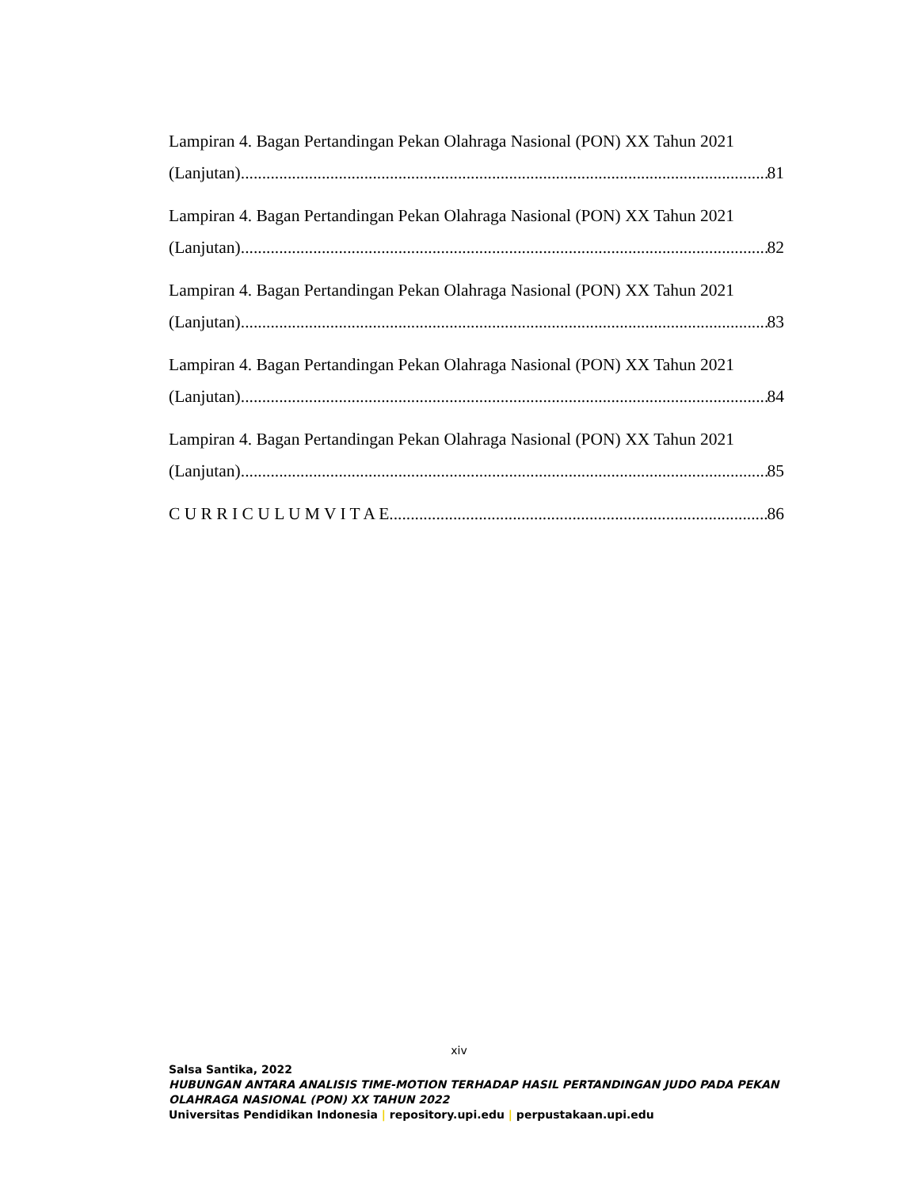Lampiran 4. Bagan Pertandingan Pekan Olahraga Nasional (PON) XX Tahun 2021
(Lanjutan) 81
Lampiran 4. Bagan Pertandingan Pekan Olahraga Nasional (PON) XX Tahun 2021
(Lanjutan) 82
Lampiran 4. Bagan Pertandingan Pekan Olahraga Nasional (PON) XX Tahun 2021
(Lanjutan) 83
Lampiran 4. Bagan Pertandingan Pekan Olahraga Nasional (PON) XX Tahun 2021
(Lanjutan) 84
Lampiran 4. Bagan Pertandingan Pekan Olahraga Nasional (PON) XX Tahun 2021
(Lanjutan) 85
C U R R I C U L U M V I T A E 86
xiv
Salsa Santika, 2022
HUBUNGAN ANTARA ANALISIS TIME-MOTION TERHADAP HASIL PERTANDINGAN JUDO PADA PEKAN OLAHRAGA NASIONAL (PON) XX TAHUN 2022
Universitas Pendidikan Indonesia | repository.upi.edu | perpustakaan.upi.edu